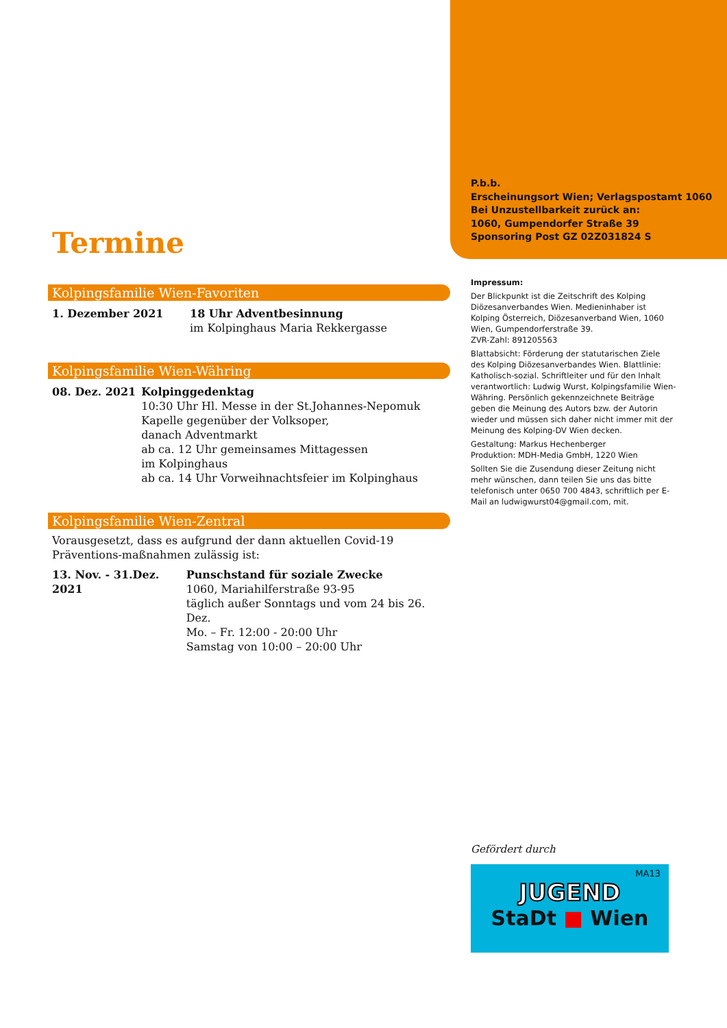P.b.b.
Erscheinungsort Wien; Verlagspostamt 1060
Bei Unzustellbarkeit zurück an:
1060, Gumpendorfer Straße 39
Sponsoring Post GZ 02Z031824 S
Termine
Kolpingsfamilie Wien-Favoriten
1. Dezember 2021 18 Uhr Adventbesinnung
im Kolpinghaus Maria Rekkergasse
Kolpingsfamilie Wien-Währing
08. Dez. 2021 Kolpinggedenktag
10:30 Uhr Hl. Messe in der St.Johannes-Nepomuk Kapelle gegenüber der Volksoper,
danach Adventmarkt
ab ca. 12 Uhr gemeinsames Mittagessen
im Kolpinghaus
ab ca. 14 Uhr Vorweihnachtsfeier im Kolpinghaus
Kolpingsfamilie Wien-Zentral
Vorausgesetzt, dass es aufgrund der dann aktuellen Covid-19 Präventions-maßnahmen zulässig ist:
13. Nov. - 31.Dez. 2021
Punschstand für soziale Zwecke
1060, Mariahilferstraße 93-95
täglich außer Sonntags und vom 24 bis 26. Dez.
Mo. – Fr. 12:00 - 20:00 Uhr
Samstag von 10:00 – 20:00 Uhr
Impressum:
Der Blickpunkt ist die Zeitschrift des Kolping Diözesanverbandes Wien. Medieninhaber ist Kolping Österreich, Diözesanverband Wien, 1060 Wien, Gumpendorferstraße 39.
ZVR-Zahl: 891205563
Blattabsicht: Förderung der statutarischen Ziele des Kolping Diözesanverbandes Wien. Blattlinie: Katholisch-sozial. Schriftleiter und für den Inhalt verantwortlich: Ludwig Wurst, Kolpingsfamilie Wien-Währing. Persönlich gekennzeichnete Beiträge geben die Meinung des Autors bzw. der Autorin wieder und müssen sich daher nicht immer mit der Meinung des Kolping-DV Wien decken.
Gestaltung: Markus Hechenberger
Produktion: MDH-Media GmbH, 1220 Wien
Sollten Sie die Zusendung dieser Zeitung nicht mehr wünschen, dann teilen Sie uns das bitte telefonisch unter 0650 700 4843, schriftlich per E-Mail an ludwigwurst04@gmail.com, mit.
Gefördert durch
MA13
JUGEND
StaDt ■ Wien